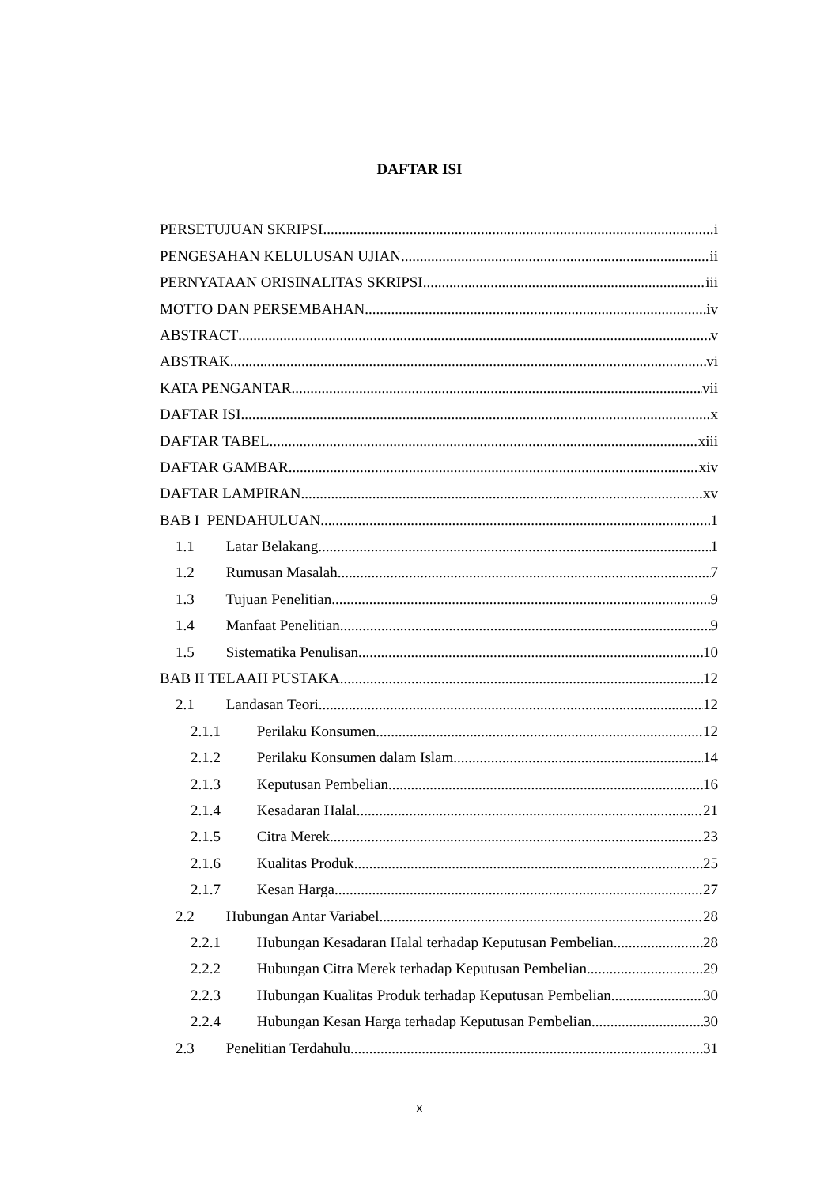DAFTAR ISI
PERSETUJUAN SKRIPSI i
PENGESAHAN KELULUSAN UJIAN ii
PERNYATAAN ORISINALITAS SKRIPSI iii
MOTTO DAN PERSEMBAHAN iv
ABSTRACT v
ABSTRAK vi
KATA PENGANTAR vii
DAFTAR ISI x
DAFTAR TABEL xiii
DAFTAR GAMBAR xiv
DAFTAR LAMPIRAN xv
BAB I PENDAHULUAN 1
1.1 Latar Belakang 1
1.2 Rumusan Masalah 7
1.3 Tujuan Penelitian 9
1.4 Manfaat Penelitian 9
1.5 Sistematika Penulisan 10
BAB II TELAAH PUSTAKA 12
2.1 Landasan Teori 12
2.1.1 Perilaku Konsumen 12
2.1.2 Perilaku Konsumen dalam Islam 14
2.1.3 Keputusan Pembelian 16
2.1.4 Kesadaran Halal 21
2.1.5 Citra Merek 23
2.1.6 Kualitas Produk 25
2.1.7 Kesan Harga 27
2.2 Hubungan Antar Variabel 28
2.2.1 Hubungan Kesadaran Halal terhadap Keputusan Pembelian 28
2.2.2 Hubungan Citra Merek terhadap Keputusan Pembelian 29
2.2.3 Hubungan Kualitas Produk terhadap Keputusan Pembelian 30
2.2.4 Hubungan Kesan Harga terhadap Keputusan Pembelian 30
2.3 Penelitian Terdahulu 31
x